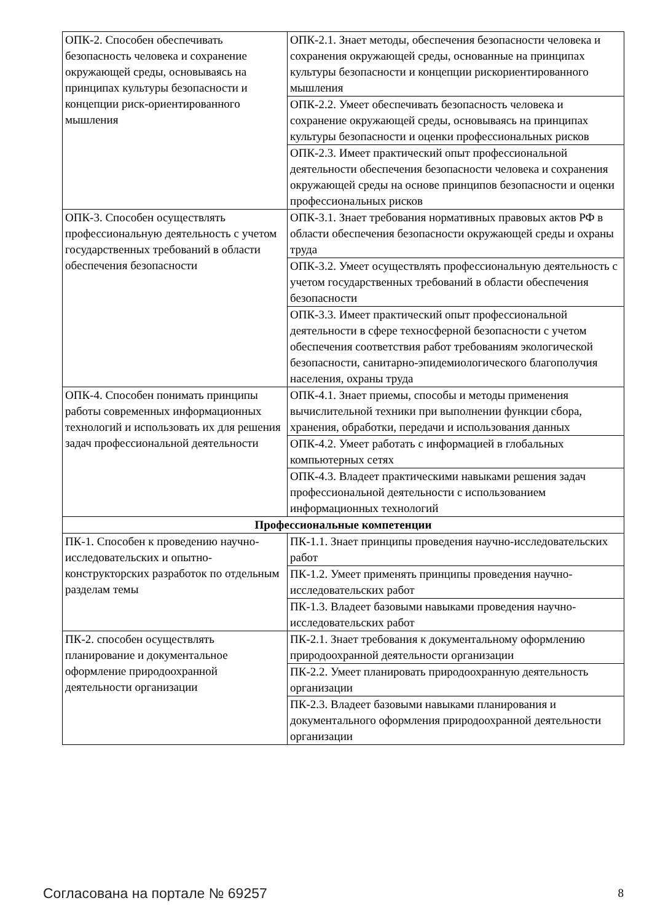| ОПК-2. Способен обеспечивать безопасность человека и сохранение окружающей среды, основываясь на принципах культуры безопасности и концепции риск-ориентированного мышления | ОПК-2.1. Знает методы, обеспечения безопасности человека и сохранения окружающей среды, основанные на принципах культуры безопасности и концепции рискориентированного мышления |
| | ОПК-2.2. Умеет обеспечивать безопасность человека и сохранение окружающей среды, основываясь на принципах культуры безопасности и оценки профессиональных рисков |
| | ОПК-2.3. Имеет практический опыт профессиональной деятельности обеспечения безопасности человека и сохранения окружающей среды на основе принципов безопасности и оценки профессиональных рисков |
| ОПК-3. Способен осуществлять профессиональную деятельность с учетом государственных требований в области обеспечения безопасности | ОПК-3.1. Знает требования нормативных правовых актов РФ в области обеспечения безопасности окружающей среды и охраны труда |
| | ОПК-3.2. Умеет осуществлять профессиональную деятельность с учетом государственных требований в области обеспечения безопасности |
| | ОПК-3.3. Имеет практический опыт профессиональной деятельности в сфере техносферной безопасности с учетом обеспечения соответствия работ требованиям экологической безопасности, санитарно-эпидемиологического благополучия населения, охраны труда |
| ОПК-4. Способен понимать принципы работы современных информационных технологий и использовать их для решения задач профессиональной деятельности | ОПК-4.1. Знает приемы, способы и методы применения вычислительной техники при выполнении функции сбора, хранения, обработки, передачи и использования данных |
| | ОПК-4.2. Умеет работать с информацией в глобальных компьютерных сетях |
| | ОПК-4.3. Владеет практическими навыками решения задач профессиональной деятельности с использованием информационных технологий |
| Профессиональные компетенции | |
| ПК-1. Способен к проведению научно-исследовательских и опытно-конструкторских разработок по отдельным разделам темы | ПК-1.1. Знает принципы проведения научно-исследовательских работ |
| | ПК-1.2. Умеет применять принципы проведения научно-исследовательских работ |
| | ПК-1.3. Владеет базовыми навыками проведения научно-исследовательских работ |
| ПК-2. способен осуществлять планирование и документальное оформление природоохранной деятельности организации | ПК-2.1. Знает требования к документальному оформлению природоохранной деятельности организации |
| | ПК-2.2. Умеет планировать природоохранную деятельность организации |
| | ПК-2.3. Владеет базовыми навыками планирования и документального оформления природоохранной деятельности организации |
Согласована на портале № 69257 8